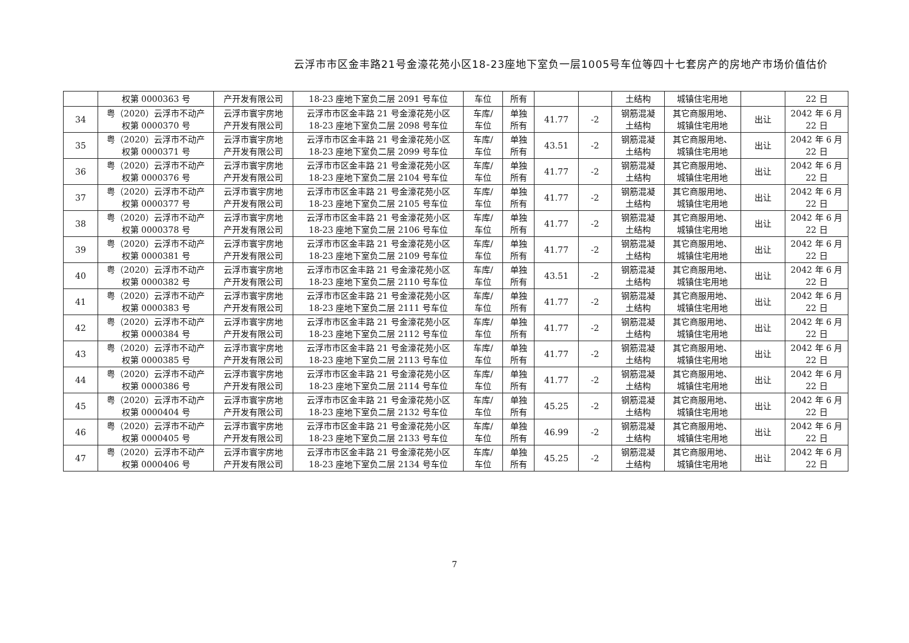云浮市市区金丰路21号金濠花苑小区18-23座地下室负一层1005号车位等四十七套房产的房地产市场价值估价
| | 权第 0000363 号 | 产开发有限公司 | 18-23 座地下室负二层 2091 号车位 | 车位 | 所有 | | | 土结构 | 城镇住宅用地 | | 22 日 |
| 34 | 粤（2020）云浮市不动产 权第 0000370 号 | 云浮市寰宇房地 产开发有限公司 | 云浮市市区金丰路 21 号金濠花苑小区 18-23 座地下室负二层 2098 号车位 | 车库/ 车位 | 单独 所有 | 41.77 | -2 | 钢筋混凝 土结构 | 其它商服用地、 城镇住宅用地 | 出让 | 2042 年 6 月 22 日 |
| 35 | 粤（2020）云浮市不动产 权第 0000371 号 | 云浮市寰宇房地 产开发有限公司 | 云浮市市区金丰路 21 号金濠花苑小区 18-23 座地下室负二层 2099 号车位 | 车库/ 车位 | 单独 所有 | 43.51 | -2 | 钢筋混凝 土结构 | 其它商服用地、 城镇住宅用地 | 出让 | 2042 年 6 月 22 日 |
| 36 | 粤（2020）云浮市不动产 权第 0000376 号 | 云浮市寰宇房地 产开发有限公司 | 云浮市市区金丰路 21 号金濠花苑小区 18-23 座地下室负二层 2104 号车位 | 车库/ 车位 | 单独 所有 | 41.77 | -2 | 钢筋混凝 土结构 | 其它商服用地、 城镇住宅用地 | 出让 | 2042 年 6 月 22 日 |
| 37 | 粤（2020）云浮市不动产 权第 0000377 号 | 云浮市寰宇房地 产开发有限公司 | 云浮市市区金丰路 21 号金濠花苑小区 18-23 座地下室负二层 2105 号车位 | 车库/ 车位 | 单独 所有 | 41.77 | -2 | 钢筋混凝 土结构 | 其它商服用地、 城镇住宅用地 | 出让 | 2042 年 6 月 22 日 |
| 38 | 粤（2020）云浮市不动产 权第 0000378 号 | 云浮市寰宇房地 产开发有限公司 | 云浮市市区金丰路 21 号金濠花苑小区 18-23 座地下室负二层 2106 号车位 | 车库/ 车位 | 单独 所有 | 41.77 | -2 | 钢筋混凝 土结构 | 其它商服用地、 城镇住宅用地 | 出让 | 2042 年 6 月 22 日 |
| 39 | 粤（2020）云浮市不动产 权第 0000381 号 | 云浮市寰宇房地 产开发有限公司 | 云浮市市区金丰路 21 号金濠花苑小区 18-23 座地下室负二层 2109 号车位 | 车库/ 车位 | 单独 所有 | 41.77 | -2 | 钢筋混凝 土结构 | 其它商服用地、 城镇住宅用地 | 出让 | 2042 年 6 月 22 日 |
| 40 | 粤（2020）云浮市不动产 权第 0000382 号 | 云浮市寰宇房地 产开发有限公司 | 云浮市市区金丰路 21 号金濠花苑小区 18-23 座地下室负二层 2110 号车位 | 车库/ 车位 | 单独 所有 | 43.51 | -2 | 钢筋混凝 土结构 | 其它商服用地、 城镇住宅用地 | 出让 | 2042 年 6 月 22 日 |
| 41 | 粤（2020）云浮市不动产 权第 0000383 号 | 云浮市寰宇房地 产开发有限公司 | 云浮市市区金丰路 21 号金濠花苑小区 18-23 座地下室负二层 2111 号车位 | 车库/ 车位 | 单独 所有 | 41.77 | -2 | 钢筋混凝 土结构 | 其它商服用地、 城镇住宅用地 | 出让 | 2042 年 6 月 22 日 |
| 42 | 粤（2020）云浮市不动产 权第 0000384 号 | 云浮市寰宇房地 产开发有限公司 | 云浮市市区金丰路 21 号金濠花苑小区 18-23 座地下室负二层 2112 号车位 | 车库/ 车位 | 单独 所有 | 41.77 | -2 | 钢筋混凝 土结构 | 其它商服用地、 城镇住宅用地 | 出让 | 2042 年 6 月 22 日 |
| 43 | 粤（2020）云浮市不动产 权第 0000385 号 | 云浮市寰宇房地 产开发有限公司 | 云浮市市区金丰路 21 号金濠花苑小区 18-23 座地下室负二层 2113 号车位 | 车库/ 车位 | 单独 所有 | 41.77 | -2 | 钢筋混凝 土结构 | 其它商服用地、 城镇住宅用地 | 出让 | 2042 年 6 月 22 日 |
| 44 | 粤（2020）云浮市不动产 权第 0000386 号 | 云浮市寰宇房地 产开发有限公司 | 云浮市市区金丰路 21 号金濠花苑小区 18-23 座地下室负二层 2114 号车位 | 车库/ 车位 | 单独 所有 | 41.77 | -2 | 钢筋混凝 土结构 | 其它商服用地、 城镇住宅用地 | 出让 | 2042 年 6 月 22 日 |
| 45 | 粤（2020）云浮市不动产 权第 0000404 号 | 云浮市寰宇房地 产开发有限公司 | 云浮市市区金丰路 21 号金濠花苑小区 18-23 座地下室负二层 2132 号车位 | 车库/ 车位 | 单独 所有 | 45.25 | -2 | 钢筋混凝 土结构 | 其它商服用地、 城镇住宅用地 | 出让 | 2042 年 6 月 22 日 |
| 46 | 粤（2020）云浮市不动产 权第 0000405 号 | 云浮市寰宇房地 产开发有限公司 | 云浮市市区金丰路 21 号金濠花苑小区 18-23 座地下室负二层 2133 号车位 | 车库/ 车位 | 单独 所有 | 46.99 | -2 | 钢筋混凝 土结构 | 其它商服用地、 城镇住宅用地 | 出让 | 2042 年 6 月 22 日 |
| 47 | 粤（2020）云浮市不动产 权第 0000406 号 | 云浮市寰宇房地 产开发有限公司 | 云浮市市区金丰路 21 号金濠花苑小区 18-23 座地下室负二层 2134 号车位 | 车库/ 车位 | 单独 所有 | 45.25 | -2 | 钢筋混凝 土结构 | 其它商服用地、 城镇住宅用地 | 出让 | 2042 年 6 月 22 日 |
7